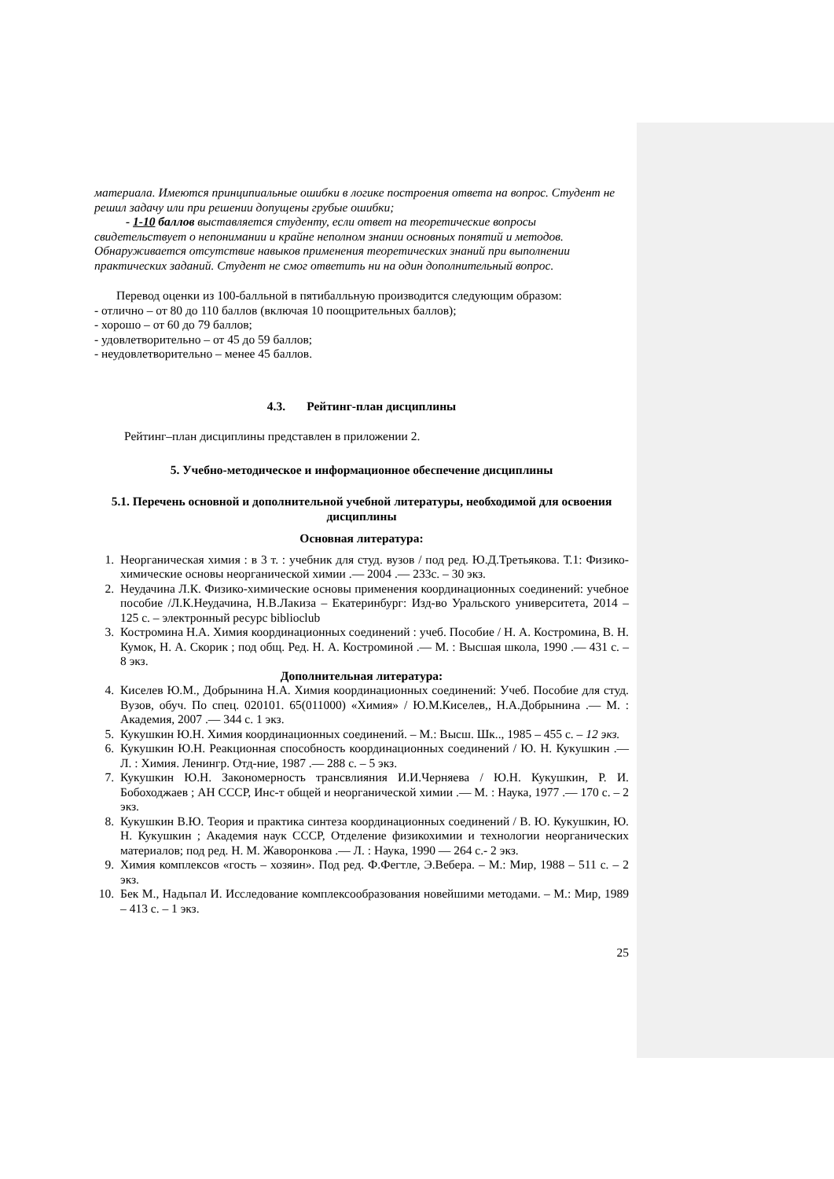материала. Имеются принципиальные ошибки в логике построения ответа на вопрос. Студент не решил задачу или при решении допущены грубые ошибки;
- 1-10 баллов выставляется студенту, если ответ на теоретические вопросы свидетельствует о непонимании и крайне неполном знании основных понятий и методов. Обнаруживается отсутствие навыков применения теоретических знаний при выполнении практических заданий. Студент не смог ответить ни на один дополнительный вопрос.
Перевод оценки из 100-балльной в пятибалльную производится следующим образом:
- отлично – от 80 до 110 баллов (включая 10 поощрительных баллов);
- хорошо – от 60 до 79 баллов;
- удовлетворительно – от 45 до 59 баллов;
- неудовлетворительно – менее 45 баллов.
4.3. Рейтинг-план дисциплины
Рейтинг–план дисциплины представлен в приложении 2.
5. Учебно-методическое и информационное обеспечение дисциплины
5.1. Перечень основной и дополнительной учебной литературы, необходимой для освоения дисциплины
Основная литература:
1. Неорганическая химия : в 3 т. : учебник для студ. вузов / под ред. Ю.Д.Третьякова. Т.1: Физико-химические основы неорганической химии .— 2004 .— 233с. – 30 экз.
2. Неудачина Л.К. Физико-химические основы применения координационных соединений: учебное пособие /Л.К.Неудачина, Н.В.Лакиза – Екатеринбург: Изд-во Уральского университета, 2014 – 125 с. – электронный ресурс biblioclub
3. Костромина Н.А. Химия координационных соединений : учеб. Пособие / Н. А. Костромина, В. Н. Кумок, Н. А. Скорик ; под общ. Ред. Н. А. Костроминой .— М. : Высшая школа, 1990 .— 431 с. – 8 экз.
Дополнительная литература:
4. Киселев Ю.М., Добрынина Н.А. Химия координационных соединений: Учеб. Пособие для студ. Вузов, обуч. По спец. 020101. 65(011000) «Химия» / Ю.М.Киселев,, Н.А.Добрынина .— М. : Академия, 2007 .— 344 с. 1 экз.
5. Кукушкин Ю.Н. Химия координационных соединений. – М.: Высш. Шк.., 1985 – 455 с. – 12 экз.
6. Кукушкин Ю.Н. Реакционная способность координационных соединений / Ю. Н. Кукушкин .— Л. : Химия. Ленингр. Отд-ние, 1987 .— 288 с. – 5 экз.
7. Кукушкин Ю.Н. Закономерность трансвлияния И.И.Черняева / Ю.Н. Кукушкин, Р. И. Бобоходжаев ; АН СССР, Инс-т общей и неорганической химии .— М. : Наука, 1977 .— 170 с. – 2 экз.
8. Кукушкин В.Ю. Теория и практика синтеза координационных соединений / В. Ю. Кукушкин, Ю. Н. Кукушкин ; Академия наук СССР, Отделение физикохимии и технологии неорганических материалов; под ред. Н. М. Жаворонкова .— Л. : Наука, 1990 — 264 с.- 2 экз.
9. Химия комплексов «гость – хозяин». Под ред. Ф.Фегтле, Э.Вебера. – М.: Мир, 1988 – 511 с. – 2 экз.
10. Бек М., Надьпал И. Исследование комплексообразования новейшими методами. – М.: Мир, 1989 – 413 с. – 1 экз.
25